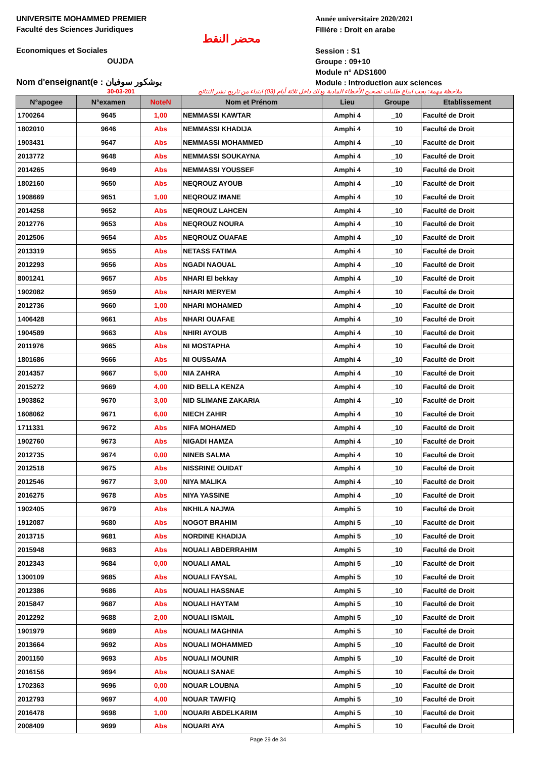UNIVERSITE MOHAMMED PREMIER
Faculté des Sciences Juridiques
Economiques et Sociales
OUJDA
Nom d'enseignant(e : بوشكور سوفيان
محضر النقط
Année universitaire 2020/2021
Filiére : Droit en arabe
Session : S1
Groupe : 09+10
Module n° ADS1600
Module : Introduction aux sciences
30-03-201 ملاحظة مهمة: يجب ايداع طلبات تصحيح الأخطاء المادية وذلك داخل ثلاثة أيام (03) ابتداء من تاريخ نشر النتائج
| N°apogee | N°examen | NoteN | Nom et Prénom | Lieu | Groupe | Etablissement |
| --- | --- | --- | --- | --- | --- | --- |
| 1700264 | 9645 | 1,00 | NEMMASSI KAWTAR | Amphi 4 | _10 | Faculté de Droit |
| 1802010 | 9646 | Abs | NEMMASSI KHADIJA | Amphi 4 | _10 | Faculté de Droit |
| 1903431 | 9647 | Abs | NEMMASSI MOHAMMED | Amphi 4 | _10 | Faculté de Droit |
| 2013772 | 9648 | Abs | NEMMASSI SOUKAYNA | Amphi 4 | _10 | Faculté de Droit |
| 2014265 | 9649 | Abs | NEMMASSI YOUSSEF | Amphi 4 | _10 | Faculté de Droit |
| 1802160 | 9650 | Abs | NEQROUZ AYOUB | Amphi 4 | _10 | Faculté de Droit |
| 1908669 | 9651 | 1,00 | NEQROUZ IMANE | Amphi 4 | _10 | Faculté de Droit |
| 2014258 | 9652 | Abs | NEQROUZ LAHCEN | Amphi 4 | _10 | Faculté de Droit |
| 2012776 | 9653 | Abs | NEQROUZ NOURA | Amphi 4 | _10 | Faculté de Droit |
| 2012506 | 9654 | Abs | NEQROUZ OUAFAE | Amphi 4 | _10 | Faculté de Droit |
| 2013319 | 9655 | Abs | NETASS FATIMA | Amphi 4 | _10 | Faculté de Droit |
| 2012293 | 9656 | Abs | NGADI NAOUAL | Amphi 4 | _10 | Faculté de Droit |
| 8001241 | 9657 | Abs | NHARI El bekkay | Amphi 4 | _10 | Faculté de Droit |
| 1902082 | 9659 | Abs | NHARI MERYEM | Amphi 4 | _10 | Faculté de Droit |
| 2012736 | 9660 | 1,00 | NHARI MOHAMED | Amphi 4 | _10 | Faculté de Droit |
| 1406428 | 9661 | Abs | NHARI OUAFAE | Amphi 4 | _10 | Faculté de Droit |
| 1904589 | 9663 | Abs | NHIRI AYOUB | Amphi 4 | _10 | Faculté de Droit |
| 2011976 | 9665 | Abs | NI MOSTAPHA | Amphi 4 | _10 | Faculté de Droit |
| 1801686 | 9666 | Abs | NI OUSSAMA | Amphi 4 | _10 | Faculté de Droit |
| 2014357 | 9667 | 5,00 | NIA ZAHRA | Amphi 4 | _10 | Faculté de Droit |
| 2015272 | 9669 | 4,00 | NID BELLA KENZA | Amphi 4 | _10 | Faculté de Droit |
| 1903862 | 9670 | 3,00 | NID SLIMANE ZAKARIA | Amphi 4 | _10 | Faculté de Droit |
| 1608062 | 9671 | 6,00 | NIECH ZAHIR | Amphi 4 | _10 | Faculté de Droit |
| 1711331 | 9672 | Abs | NIFA MOHAMED | Amphi 4 | _10 | Faculté de Droit |
| 1902760 | 9673 | Abs | NIGADI HAMZA | Amphi 4 | _10 | Faculté de Droit |
| 2012735 | 9674 | 0,00 | NINEB SALMA | Amphi 4 | _10 | Faculté de Droit |
| 2012518 | 9675 | Abs | NISSRINE OUIDAT | Amphi 4 | _10 | Faculté de Droit |
| 2012546 | 9677 | 3,00 | NIYA MALIKA | Amphi 4 | _10 | Faculté de Droit |
| 2016275 | 9678 | Abs | NIYA YASSINE | Amphi 4 | _10 | Faculté de Droit |
| 1902405 | 9679 | Abs | NKHILA NAJWA | Amphi 5 | _10 | Faculté de Droit |
| 1912087 | 9680 | Abs | NOGOT BRAHIM | Amphi 5 | _10 | Faculté de Droit |
| 2013715 | 9681 | Abs | NORDINE KHADIJA | Amphi 5 | _10 | Faculté de Droit |
| 2015948 | 9683 | Abs | NOUALI ABDERRAHIM | Amphi 5 | _10 | Faculté de Droit |
| 2012343 | 9684 | 0,00 | NOUALI AMAL | Amphi 5 | _10 | Faculté de Droit |
| 1300109 | 9685 | Abs | NOUALI FAYSAL | Amphi 5 | _10 | Faculté de Droit |
| 2012386 | 9686 | Abs | NOUALI HASSNAE | Amphi 5 | _10 | Faculté de Droit |
| 2015847 | 9687 | Abs | NOUALI HAYTAM | Amphi 5 | _10 | Faculté de Droit |
| 2012292 | 9688 | 2,00 | NOUALI ISMAIL | Amphi 5 | _10 | Faculté de Droit |
| 1901979 | 9689 | Abs | NOUALI MAGHNIA | Amphi 5 | _10 | Faculté de Droit |
| 2013664 | 9692 | Abs | NOUALI MOHAMMED | Amphi 5 | _10 | Faculté de Droit |
| 2001150 | 9693 | Abs | NOUALI MOUNIR | Amphi 5 | _10 | Faculté de Droit |
| 2016156 | 9694 | Abs | NOUALI SANAE | Amphi 5 | _10 | Faculté de Droit |
| 1702363 | 9696 | 0,00 | NOUAR LOUBNA | Amphi 5 | _10 | Faculté de Droit |
| 2012793 | 9697 | 4,00 | NOUAR TAWFIQ | Amphi 5 | _10 | Faculté de Droit |
| 2016478 | 9698 | 1,00 | NOUARI ABDELKARIM | Amphi 5 | _10 | Faculté de Droit |
| 2008409 | 9699 | Abs | NOUARI AYA | Amphi 5 | _10 | Faculté de Droit |
Page 29 de 34